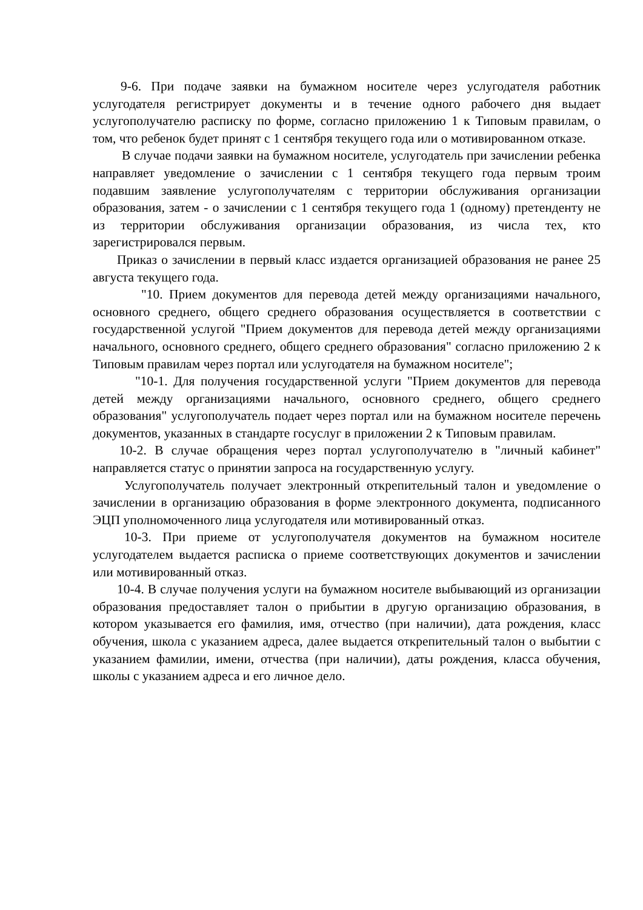9-6. При подаче заявки на бумажном носителе через услугодателя работник услугодателя регистрирует документы и в течение одного рабочего дня выдает услугополучателю расписку по форме, согласно приложению 1 к Типовым правилам, о том, что ребенок будет принят с 1 сентября текущего года или о мотивированном отказе.
В случае подачи заявки на бумажном носителе, услугодатель при зачислении ребенка направляет уведомление о зачислении с 1 сентября текущего года первым троим подавшим заявление услугополучателям с территории обслуживания организации образования, затем - о зачислении с 1 сентября текущего года 1 (одному) претенденту не из территории обслуживания организации образования, из числа тех, кто зарегистрировался первым.
Приказ о зачислении в первый класс издается организацией образования не ранее 25 августа текущего года.
"10. Прием документов для перевода детей между организациями начального, основного среднего, общего среднего образования осуществляется в соответствии с государственной услугой "Прием документов для перевода детей между организациями начального, основного среднего, общего среднего образования" согласно приложению 2 к Типовым правилам через портал или услугодателя на бумажном носителе";
"10-1. Для получения государственной услуги "Прием документов для перевода детей между организациями начального, основного среднего, общего среднего образования" услугополучатель подает через портал или на бумажном носителе перечень документов, указанных в стандарте госуслуг в приложении 2 к Типовым правилам.
10-2. В случае обращения через портал услугополучателю в "личный кабинет" направляется статус о принятии запроса на государственную услугу.
Услугополучатель получает электронный открепительный талон и уведомление о зачислении в организацию образования в форме электронного документа, подписанного ЭЦП уполномоченного лица услугодателя или мотивированный отказ.
10-3. При приеме от услугополучателя документов на бумажном носителе услугодателем выдается расписка о приеме соответствующих документов и зачислении или мотивированный отказ.
10-4. В случае получения услуги на бумажном носителе выбывающий из организации образования предоставляет талон о прибытии в другую организацию образования, в котором указывается его фамилия, имя, отчество (при наличии), дата рождения, класс обучения, школа с указанием адреса, далее выдается открепительный талон о выбытии с указанием фамилии, имени, отчества (при наличии), даты рождения, класса обучения, школы с указанием адреса и его личное дело.